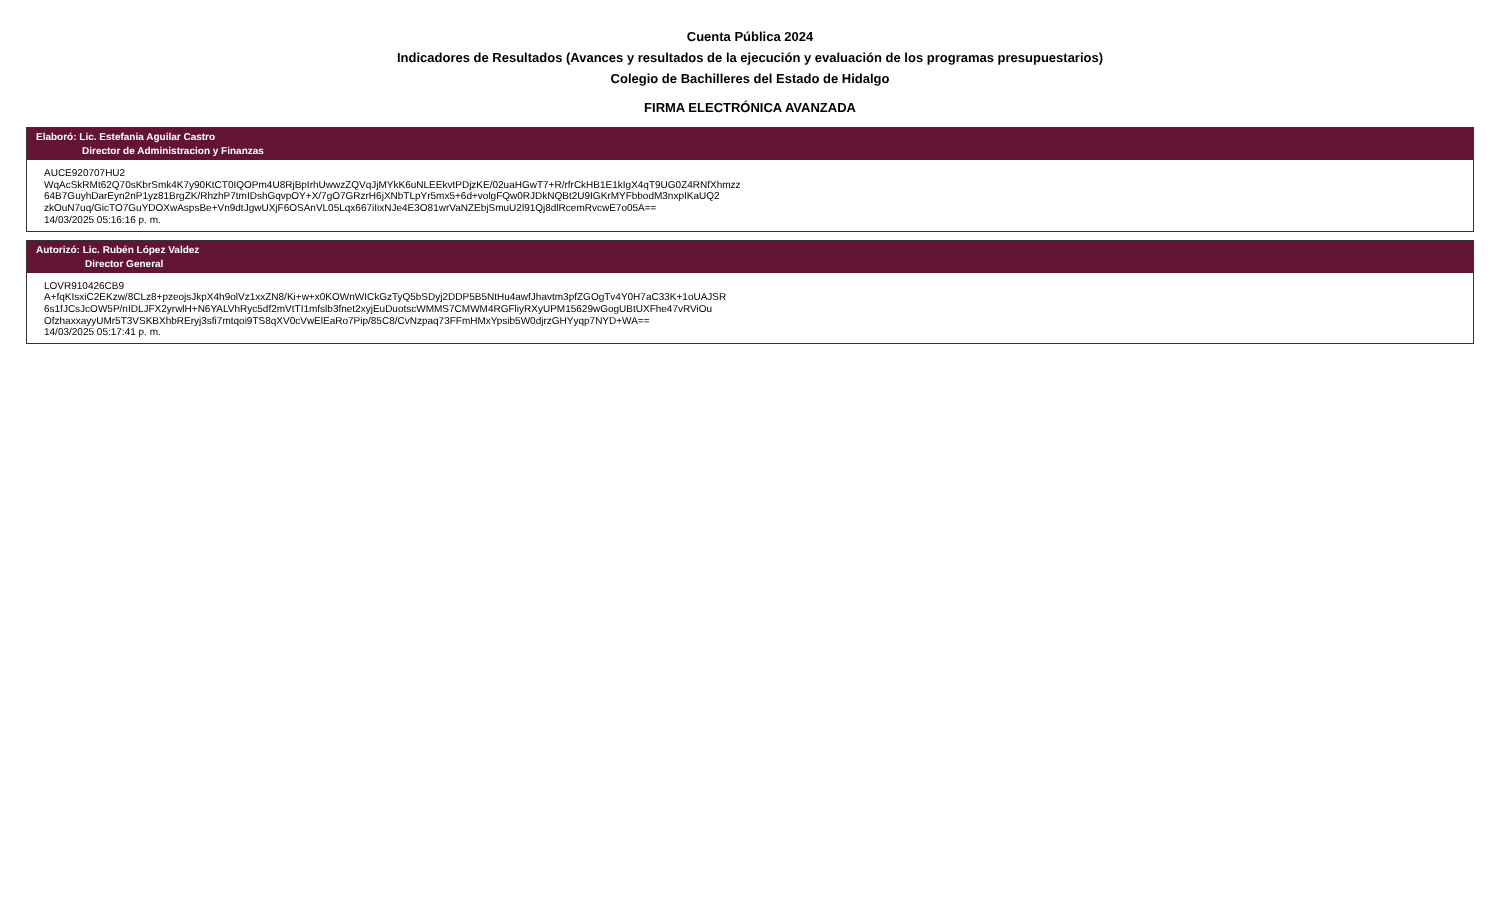Cuenta Pública 2024
Indicadores de Resultados (Avances y resultados de la ejecución y evaluación de los programas presupuestarios)
Colegio de Bachilleres del Estado de Hidalgo
FIRMA ELECTRÓNICA AVANZADA
Elaboró: Lic. Estefania Aguilar Castro
Director de Administracion y Finanzas
AUCE920707HU2
WqAcSkRMt62Q70sKbrSmk4K7y90KtCT0IQOPm4U8RjBpIrhUwwzZQVqJjMYkK6uNLEEkvtPDjzKE/02uaHGwT7+R/rfrCkHB1E1kIgX4qT9UG0Z4RNfXhmzz
64B7GuyhDarEyn2nP1yz81BrgZK/RhzhP7tmIDshGqvpOY+X/7gO7GRzrH6jXNbTLpYr5mx5+6d+volgFQw0RJDkNQBt2U9IGKrMYFbbodM3nxpIKaUQ2
zkOuN7uq/GicTO7GuYDOXwAspsBe+Vn9dtJgwUXjF6OSAnVL05Lqx667iIixNJe4E3O81wrVaNZEbjSmuU2l91Qj8dlRcemRvcwE7o05A==
14/03/2025 05:16:16 p. m.
Autorizó: Lic. Rubén López Valdez
Director General
LOVR910426CB9
A+fqKIsxiC2EKzw/8CLz8+pzeojsJkpX4h9olVz1xxZN8/Ki+w+x0KOWnWICkGzTyQ5bSDyj2DDP5B5NtHu4awfJhavtm3pfZGOgTv4Y0H7aC33K+1oUAJSR
6s1fJCsJcOW5P/nIDLJFX2yrwlH+N6YALVhRyc5df2mVtTI1mfslb3fnet2xyjEuDuotscWMMS7CMWM4RGFliyRXyUPM15629wGogUBtUXFhe47vRViOu
OfzhaxxayyUMr5T3VSKBXhbREryj3sfi7mtqoi9TS8qXV0cVwElEaRo7Pip/85C8/CvNzpaq73FFmHMxYpsib5W0djrzGHYyqp7NYD+WA==
14/03/2025 05:17:41 p. m.